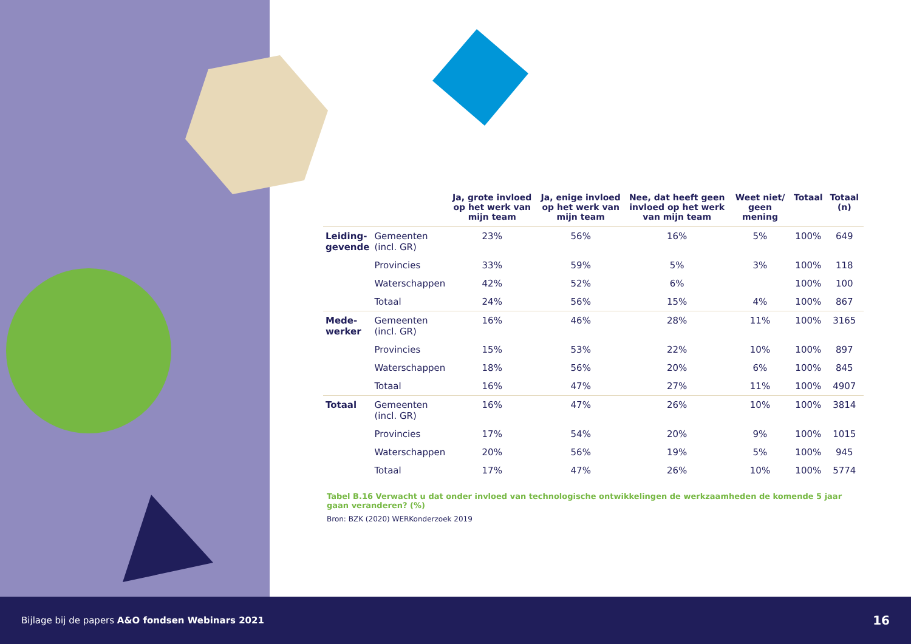| | | Ja, grote invloed op het werk van mijn team | Ja, enige invloed op het werk van mijn team | Nee, dat heeft geen invloed op het werk van mijn team | Weet niet/ geen mening | Totaal | Totaal (n) |
| --- | --- | --- | --- | --- | --- | --- | --- |
| Leiding- gevende | Gemeenten (incl. GR) | 23% | 56% | 16% | 5% | 100% | 649 |
| | Provincies | 33% | 59% | 5% | 3% | 100% | 118 |
| | Waterschappen | 42% | 52% | 6% | | 100% | 100 |
| | Totaal | 24% | 56% | 15% | 4% | 100% | 867 |
| Mede- werker | Gemeenten (incl. GR) | 16% | 46% | 28% | 11% | 100% | 3165 |
| | Provincies | 15% | 53% | 22% | 10% | 100% | 897 |
| | Waterschappen | 18% | 56% | 20% | 6% | 100% | 845 |
| | Totaal | 16% | 47% | 27% | 11% | 100% | 4907 |
| Totaal | Gemeenten (incl. GR) | 16% | 47% | 26% | 10% | 100% | 3814 |
| | Provincies | 17% | 54% | 20% | 9% | 100% | 1015 |
| | Waterschappen | 20% | 56% | 19% | 5% | 100% | 945 |
| | Totaal | 17% | 47% | 26% | 10% | 100% | 5774 |
Tabel B.16 Verwacht u dat onder invloed van technologische ontwikkelingen de werkzaamheden de komende 5 jaar gaan veranderen? (%)
Bron: BZK (2020) WERKonderzoek 2019
Bijlage bij de papers A&O fondsen Webinars 2021 16